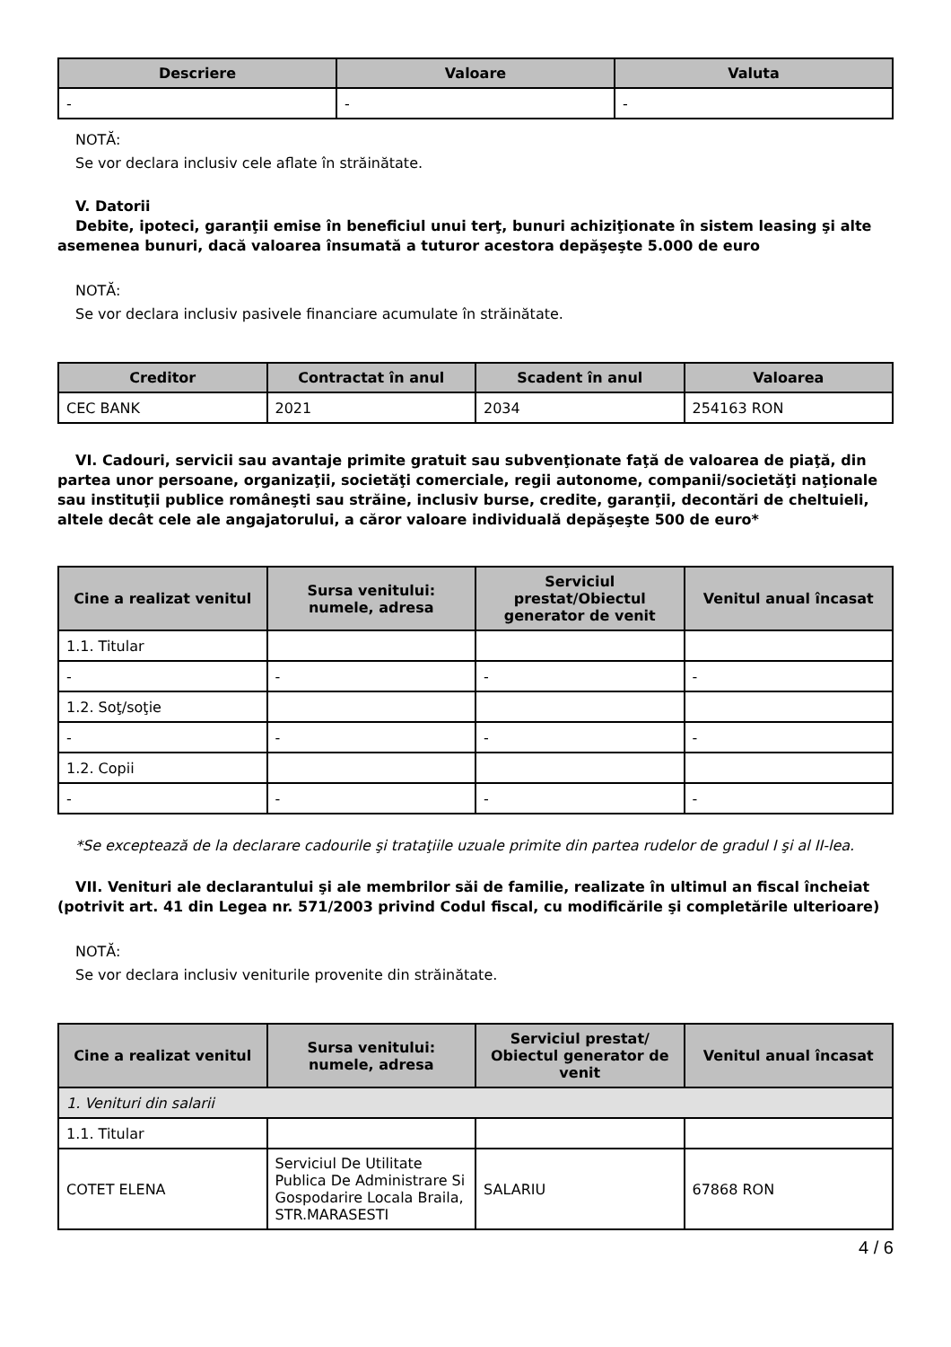| Descriere | Valoare | Valuta |
| --- | --- | --- |
| - | - | - |
NOTĂ:
Se vor declara inclusiv cele aflate în străinătate.
V. Datorii
Debite, ipoteci, garanţii emise în beneficiul unui terţ, bunuri achiziţionate în sistem leasing şi alte asemenea bunuri, dacă valoarea însumată a tuturor acestora depăşeşte 5.000 de euro
NOTĂ:
Se vor declara inclusiv pasivele financiare acumulate în străinătate.
| Creditor | Contractat în anul | Scadent în anul | Valoarea |
| --- | --- | --- | --- |
| CEC BANK | 2021 | 2034 | 254163 RON |
VI. Cadouri, servicii sau avantaje primite gratuit sau subvenţionate faţă de valoarea de piaţă, din partea unor persoane, organizaţii, societăţi comerciale, regii autonome, companii/societăţi naţionale sau instituţii publice româneşti sau străine, inclusiv burse, credite, garanţii, decontări de cheltuieli, altele decât cele ale angajatorului, a căror valoare individuală depăşeşte 500 de euro*
| Cine a realizat venitul | Sursa venitului: numele, adresa | Serviciul prestat/Obiectul generator de venit | Venitul anual încasat |
| --- | --- | --- | --- |
| 1.1. Titular | | | |
| - | - | - | - |
| 1.2. Soţ/soţie | | | |
| - | - | - | - |
| 1.2. Copii | | | |
| - | - | - | - |
*Se exceptează de la declarare cadourile şi trataţiile uzuale primite din partea rudelor de gradul I şi al II-lea.
VII. Venituri ale declarantului şi ale membrilor săi de familie, realizate în ultimul an fiscal încheiat (potrivit art. 41 din Legea nr. 571/2003 privind Codul fiscal, cu modificările şi completările ulterioare)
NOTĂ:
Se vor declara inclusiv veniturile provenite din străinătate.
| Cine a realizat venitul | Sursa venitului: numele, adresa | Serviciul prestat/ Obiectul generator de venit | Venitul anual încasat |
| --- | --- | --- | --- |
| 1. Venituri din salarii | | | |
| 1.1. Titular | | | |
| COTET ELENA | Serviciul De Utilitate Publica De Administrare Si Gospodarire Locala Braila, STR.MARASESTI | SALARIU | 67868 RON |
4 / 6